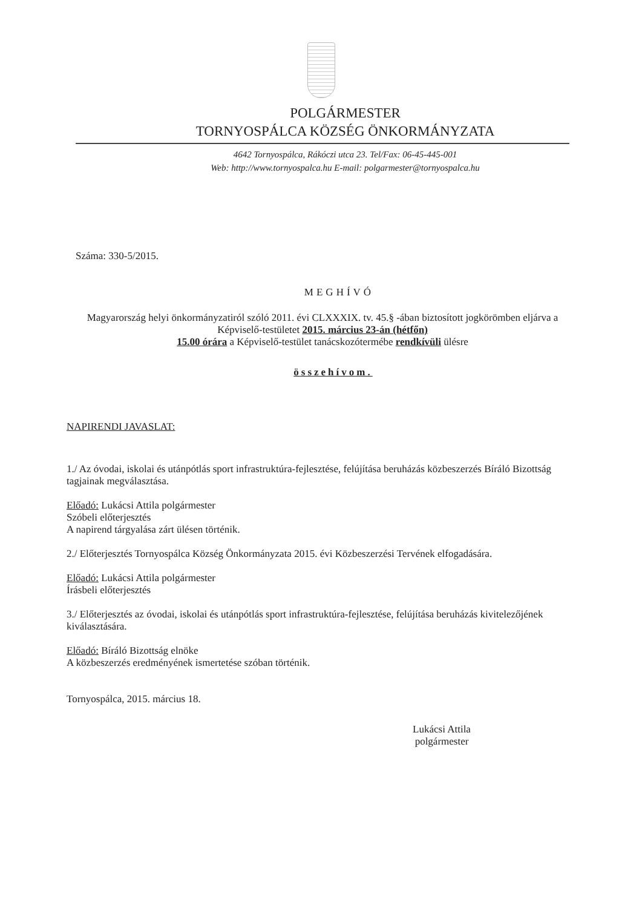POLGÁRMESTER
TORNYOSPÁLCA KÖZSÉG ÖNKORMÁNYZATA
4642 Tornyospálca, Rákóczi utca 23. Tel/Fax: 06-45-445-001
Web: http://www.tornyospalca.hu E-mail: polgarmester@tornyospalca.hu
Száma: 330-5/2015.
MEGHÍVÓ
Magyarország helyi önkormányzatiról szóló 2011. évi CLXXXIX. tv. 45.§ -ában biztosított jogkörömben eljárva a Képviselő-testületet 2015. március 23-án (hétfőn)
15.00 órára a Képviselő-testület tanácskozótermébe rendkívüli ülésre
összehívom.
NAPIRENDI JAVASLAT:
1./ Az óvodai, iskolai és utánpótlás sport infrastruktúra-fejlesztése, felújítása beruházás közbeszerzés Bíráló Bizottság tagjainak megválasztása.
Előadó: Lukácsi Attila polgármester
Szóbeli előterjesztés
A napirend tárgyalása zárt ülésen történik.
2./ Előterjesztés Tornyospálca Község Önkormányzata 2015. évi Közbeszerzési Tervének elfogadására.
Előadó: Lukácsi Attila polgármester
Írásbeli előterjesztés
3./ Előterjesztés az óvodai, iskolai és utánpótlás sport infrastruktúra-fejlesztése, felújítása beruházás kivitelezőjének kiválasztására.
Előadó: Bíráló Bizottság elnöke
A közbeszerzés eredményének ismertetése szóban történik.
Tornyospálca, 2015. március 18.
Lukácsi Attila
polgármester